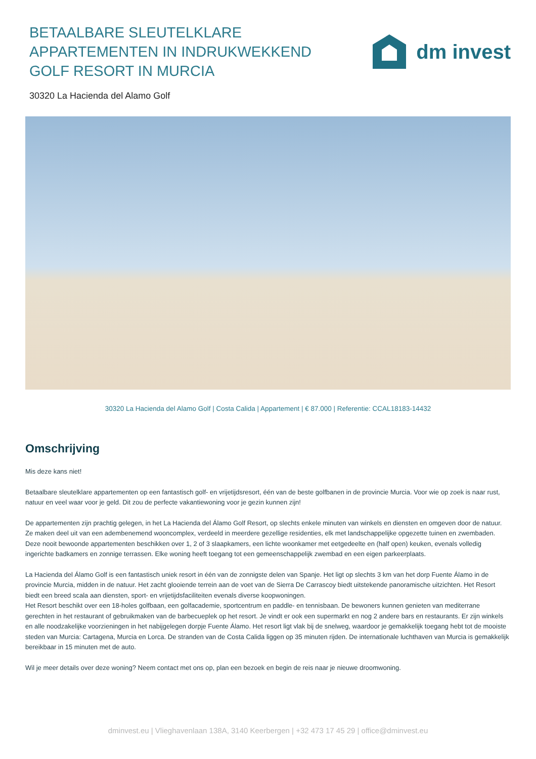BETAALBARE SLEUTELKLARE APPARTEMENTEN IN INDRUKWEKKEND GOLF RESORT IN MURCIA
dm invest
30320 La Hacienda del Alamo Golf
30320 La Hacienda del Alamo Golf | Costa Calida | Appartement | € 87.000 | Referentie: CCAL18183-14432
Omschrijving
Mis deze kans niet!
Betaalbare sleutelklare appartementen op een fantastisch golf- en vrijetijdsresort, één van de beste golfbanen in de provincie Murcia. Voor wie op zoek is naar rust, natuur en veel waar voor je geld. Dit zou de perfecte vakantiewoning voor je gezin kunnen zijn!
De appartementen zijn prachtig gelegen, in het La Hacienda del Álamo Golf Resort, op slechts enkele minuten van winkels en diensten en omgeven door de natuur. Ze maken deel uit van een adembenemend wooncomplex, verdeeld in meerdere gezellige residenties, elk met landschappelijke opgezette tuinen en zwembaden.
Deze nooit bewoonde appartementen beschikken over 1, 2 of 3 slaapkamers, een lichte woonkamer met eetgedeelte en (half open) keuken, evenals volledig ingerichte badkamers en zonnige terrassen. Elke woning heeft toegang tot een gemeenschappelijk zwembad en een eigen parkeerplaats.
La Hacienda del Álamo Golf is een fantastisch uniek resort in één van de zonnigste delen van Spanje. Het ligt op slechts 3 km van het dorp Fuente Álamo in de provincie Murcia, midden in de natuur. Het zacht glooiende terrein aan de voet van de Sierra De Carrascoy biedt uitstekende panoramische uitzichten. Het Resort biedt een breed scala aan diensten, sport- en vrijetijdsfaciliteiten evenals diverse koopwoningen.
Het Resort beschikt over een 18-holes golfbaan, een golfacademie, sportcentrum en paddle- en tennisbaan. De bewoners kunnen genieten van mediterrane gerechten in het restaurant of gebruikmaken van de barbecueplek op het resort. Je vindt er ook een supermarkt en nog 2 andere bars en restaurants. Er zijn winkels en alle noodzakelijke voorzieningen in het nabijgelegen dorpje Fuente Álamo. Het resort ligt vlak bij de snelweg, waardoor je gemakkelijk toegang hebt tot de mooiste steden van Murcia: Cartagena, Murcia en Lorca. De stranden van de Costa Calida liggen op 35 minuten rijden. De internationale luchthaven van Murcia is gemakkelijk bereikbaar in 15 minuten met de auto.
Wil je meer details over deze woning? Neem contact met ons op, plan een bezoek en begin de reis naar je nieuwe droomwoning.
dminvest.eu | Vlieghavenlaan 138A, 3140 Keerbergen | +32 473 17 45 29 | office@dminvest.eu